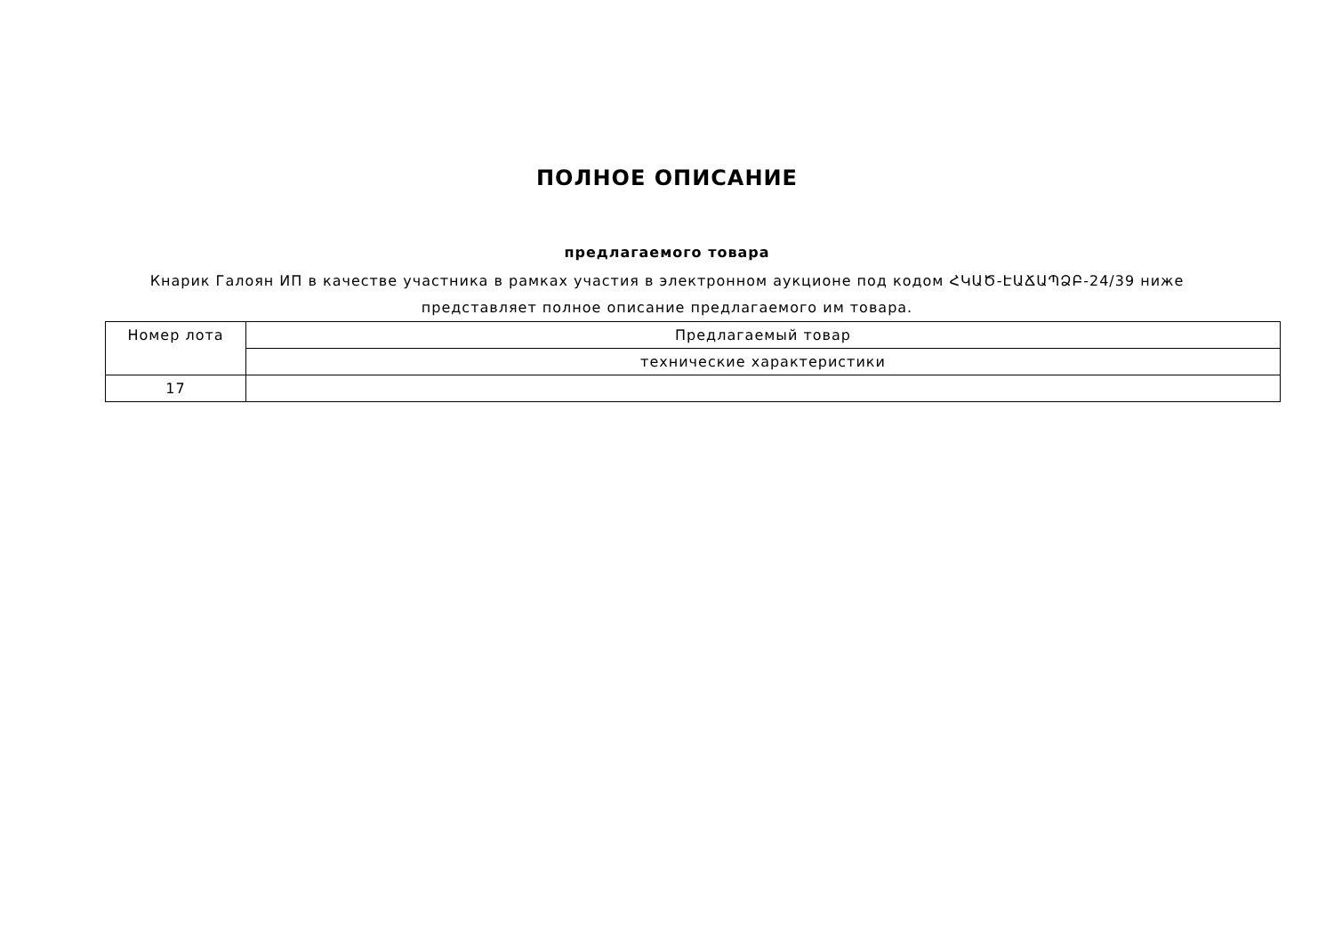ПОЛНОЕ ОПИСАНИЕ
предлагаемого товара
Кнарик Галоян ИП в качестве участника в рамках участия в электронном аукционе под кодом ՀԿԱԾ-ԷԱՃԱՊՁԲ-24/39 ниже представляет полное описание предлагаемого им товара.
| Номер лота | Предлагаемый товар |
| | технические характеристики |
| 17 | |